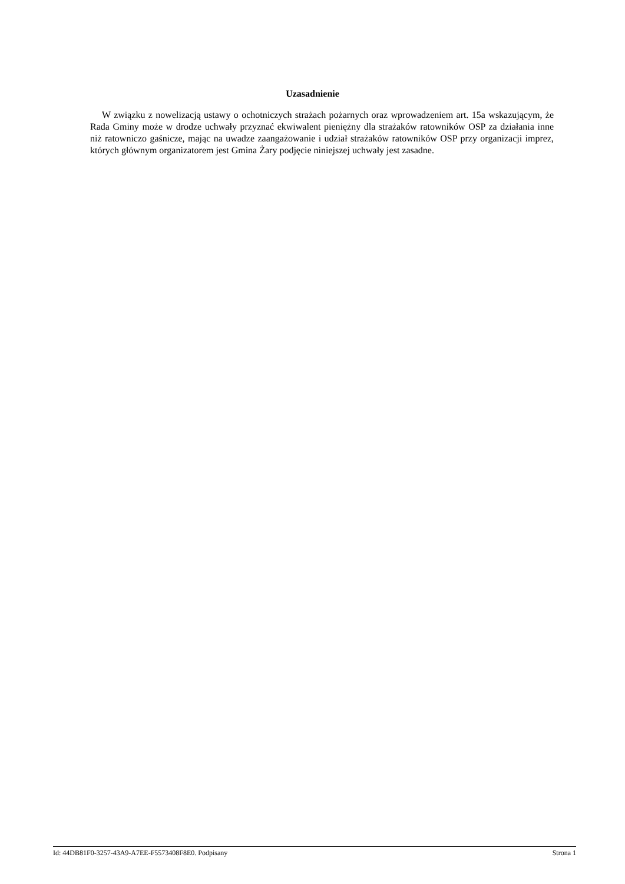Uzasadnienie
W związku z nowelizacją ustawy o ochotniczych strażach pożarnych oraz wprowadzeniem art. 15a wskazującym, że Rada Gminy może w drodze uchwały przyznać ekwiwalent pieniężny dla strażaków ratowników OSP za działania inne niż ratowniczo gaśnicze, mając na uwadze zaangażowanie i udział strażaków ratowników OSP przy organizacji imprez, których głównym organizatorem jest Gmina Żary podjęcie niniejszej uchwały jest zasadne.
Id: 44DB81F0-3257-43A9-A7EE-F5573408F8E0. Podpisany Strona 1